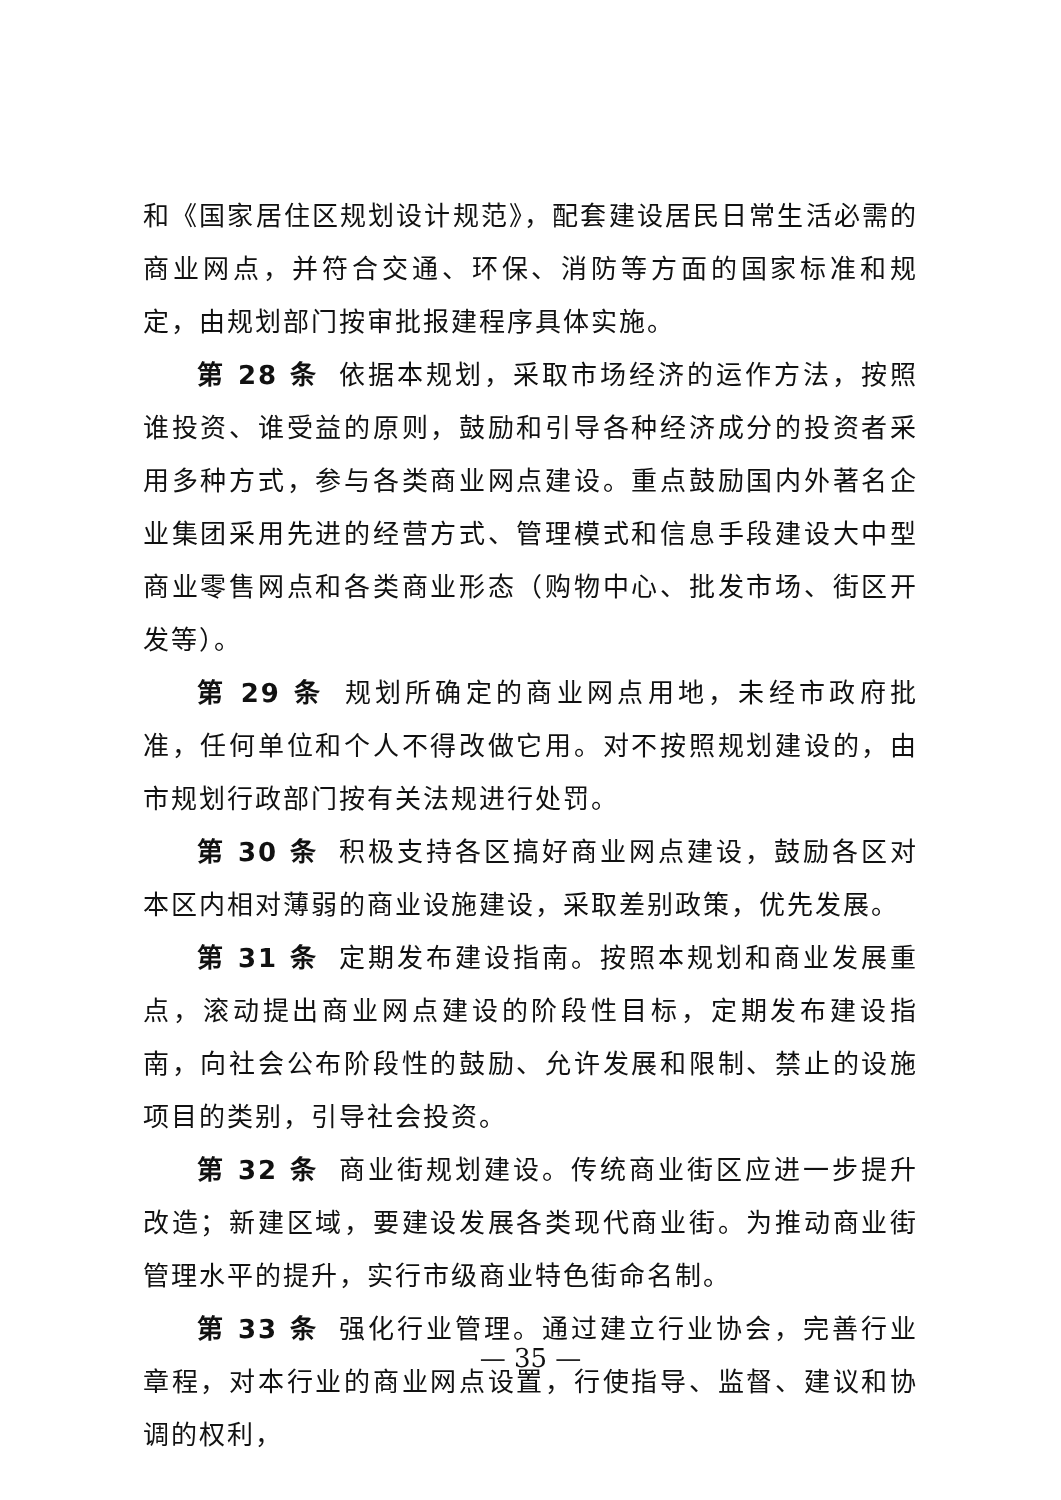和《国家居住区规划设计规范》，配套建设居民日常生活必需的商业网点，并符合交通、环保、消防等方面的国家标准和规定，由规划部门按审批报建程序具体实施。
第 28 条 依据本规划，采取市场经济的运作方法，按照谁投资、谁受益的原则，鼓励和引导各种经济成分的投资者采用多种方式，参与各类商业网点建设。重点鼓励国内外著名企业集团采用先进的经营方式、管理模式和信息手段建设大中型商业零售网点和各类商业形态（购物中心、批发市场、街区开发等）。
第 29 条 规划所确定的商业网点用地，未经市政府批准，任何单位和个人不得改做它用。对不按照规划建设的，由市规划行政部门按有关法规进行处罚。
第 30 条 积极支持各区搞好商业网点建设，鼓励各区对本区内相对薄弱的商业设施建设，采取差别政策，优先发展。
第 31 条 定期发布建设指南。按照本规划和商业发展重点，滚动提出商业网点建设的阶段性目标，定期发布建设指南，向社会公布阶段性的鼓励、允许发展和限制、禁止的设施项目的类别，引导社会投资。
第 32 条 商业街规划建设。传统商业街区应进一步提升改造；新建区域，要建设发展各类现代商业街。为推动商业街管理水平的提升，实行市级商业特色街命名制。
第 33 条 强化行业管理。通过建立行业协会，完善行业章程，对本行业的商业网点设置，行使指导、监督、建议和协调的权利，
— 35 —